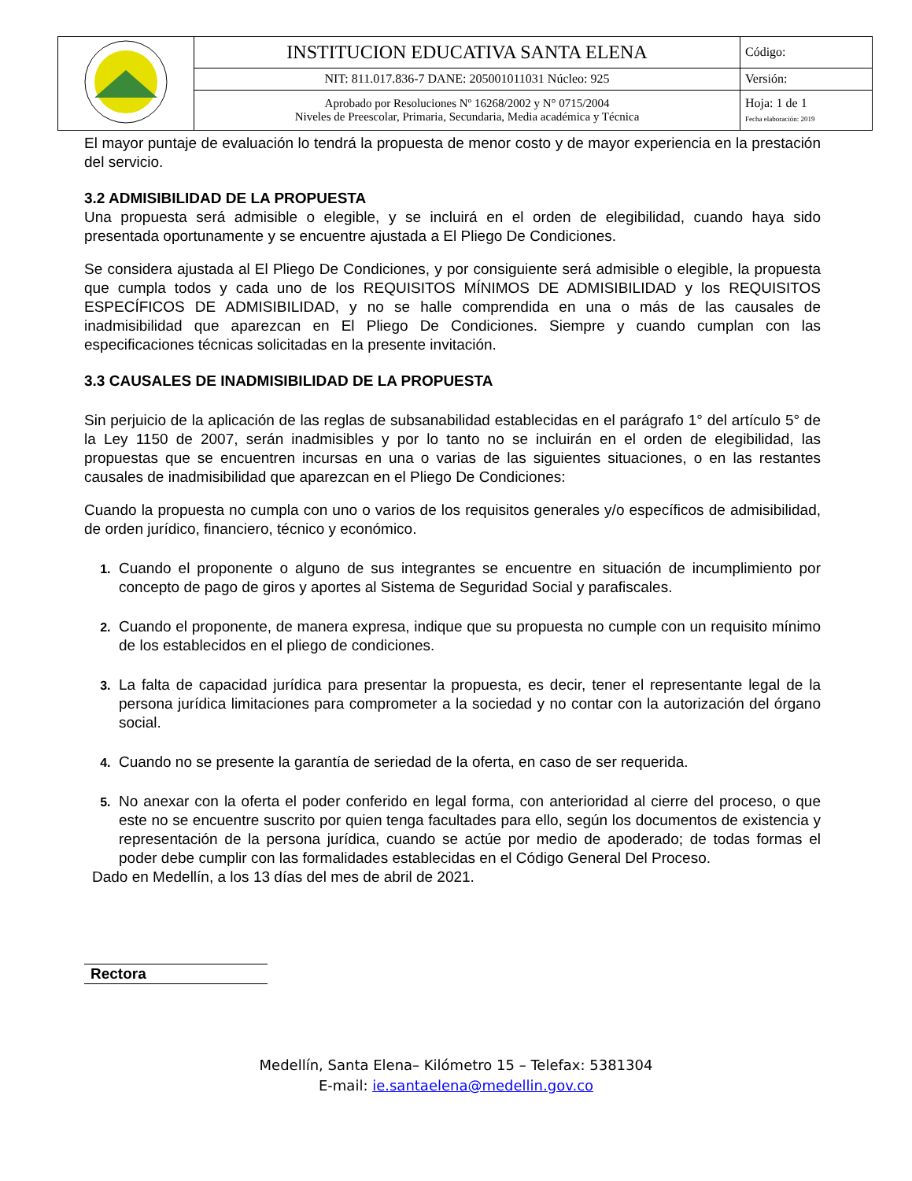| | INSTITUCION EDUCATIVA SANTA ELENA | Código: |
| | NIT: 811.017.836-7 DANE: 205001011031 Núcleo: 925 | Versión: |
| | Aprobado por Resoluciones Nº 16268/2002 y N° 0715/2004 Niveles de Preescolar, Primaria, Secundaria, Media académica y Técnica | Hoja: 1 de 1 Fecha elaboración: 2019 |
El mayor puntaje de evaluación lo tendrá la propuesta de menor costo y de mayor experiencia en la prestación del servicio.
3.2 ADMISIBILIDAD DE LA PROPUESTA
Una propuesta será admisible o elegible, y se incluirá en el orden de elegibilidad, cuando haya sido presentada oportunamente y se encuentre ajustada a El Pliego De Condiciones.
Se considera ajustada al El Pliego De Condiciones, y por consiguiente será admisible o elegible, la propuesta que cumpla todos y cada uno de los REQUISITOS MÍNIMOS DE ADMISIBILIDAD y los REQUISITOS ESPECÍFICOS DE ADMISIBILIDAD, y no se halle comprendida en una o más de las causales de inadmisibilidad que aparezcan en El Pliego De Condiciones. Siempre y cuando cumplan con las especificaciones técnicas solicitadas en la presente invitación.
3.3 CAUSALES DE INADMISIBILIDAD DE LA PROPUESTA
Sin perjuicio de la aplicación de las reglas de subsanabilidad establecidas en el parágrafo 1° del artículo 5° de la Ley 1150 de 2007, serán inadmisibles y por lo tanto no se incluirán en el orden de elegibilidad, las propuestas que se encuentren incursas en una o varias de las siguientes situaciones, o en las restantes causales de inadmisibilidad que aparezcan en el Pliego De Condiciones:
Cuando la propuesta no cumpla con uno o varios de los requisitos generales y/o específicos de admisibilidad, de orden jurídico, financiero, técnico y económico.
Cuando el proponente o alguno de sus integrantes se encuentre en situación de incumplimiento por concepto de pago de giros y aportes al Sistema de Seguridad Social y parafiscales.
Cuando el proponente, de manera expresa, indique que su propuesta no cumple con un requisito mínimo de los establecidos en el pliego de condiciones.
La falta de capacidad jurídica para presentar la propuesta, es decir, tener el representante legal de la persona jurídica limitaciones para comprometer a la sociedad y no contar con la autorización del órgano social.
Cuando no se presente la garantía de seriedad de la oferta, en caso de ser requerida.
No anexar con la oferta el poder conferido en legal forma, con anterioridad al cierre del proceso, o que este no se encuentre suscrito por quien tenga facultades para ello, según los documentos de existencia y representación de la persona jurídica, cuando se actúe por medio de apoderado; de todas formas el poder debe cumplir con las formalidades establecidas en el Código General Del Proceso.
Dado en Medellín, a los 13 días del mes de abril de 2021.
Rectora
Medellín, Santa Elena– Kilómetro 15 – Telefax: 5381304
E-mail: ie.santaelena@medellin.gov.co